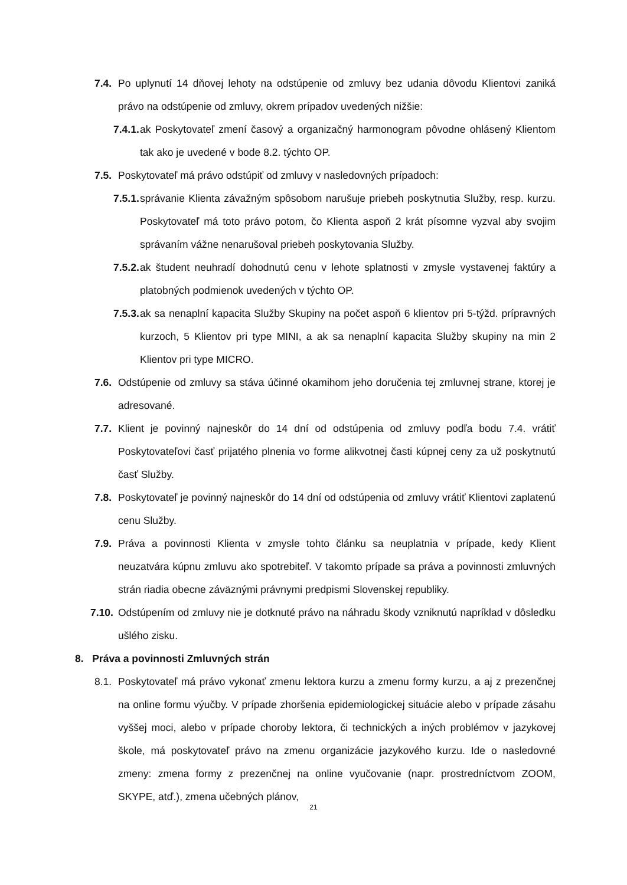7.4. Po uplynutí 14 dňovej lehoty na odstúpenie od zmluvy bez udania dôvodu Klientovi zaniká právo na odstúpenie od zmluvy, okrem prípadov uvedených nižšie:
7.4.1. ak Poskytovateľ zmení časový a organizačný harmonogram pôvodne ohlásený Klientom tak ako je uvedené v bode 8.2. týchto OP.
7.5. Poskytovateľ má právo odstúpiť od zmluvy v nasledovných prípadoch:
7.5.1. správanie Klienta závažným spôsobom narušuje priebeh poskytnutia Služby, resp. kurzu. Poskytovateľ má toto právo potom, čo Klienta aspoň 2 krát písomne vyzval aby svojim správaním vážne nenarušoval priebeh poskytovania Služby.
7.5.2. ak študent neuhradí dohodnutú cenu v lehote splatnosti v zmysle vystavenej faktúry a platobných podmienok uvedených v týchto OP.
7.5.3. ak sa nenaplní kapacita Služby Skupiny na počet aspoň 6 klientov pri 5-týžd. prípravných kurzoch, 5 Klientov pri type MINI, a ak sa nenaplní kapacita Služby skupiny na min 2 Klientov pri type MICRO.
7.6. Odstúpenie od zmluvy sa stáva účinné okamihom jeho doručenia tej zmluvnej strane, ktorej je adresované.
7.7. Klient je povinný najneskôr do 14 dní od odstúpenia od zmluvy podľa bodu 7.4. vrátiť Poskytovateľovi časť prijatého plnenia vo forme alikvotnej časti kúpnej ceny za už poskytnutú časť Služby.
7.8. Poskytovateľ je povinný najneskôr do 14 dní od odstúpenia od zmluvy vrátiť Klientovi zaplatenú cenu Služby.
7.9. Práva a povinnosti Klienta v zmysle tohto článku sa neuplatnia v prípade, kedy Klient neuzatvára kúpnu zmluvu ako spotrebiteľ. V takomto prípade sa práva a povinnosti zmluvných strán riadia obecne záväznými právnymi predpismi Slovenskej republiky.
7.10. Odstúpením od zmluvy nie je dotknuté právo na náhradu škody vzniknutú napríklad v dôsledku ušlého zisku.
8. Práva a povinnosti Zmluvných strán
8.1. Poskytovateľ má právo vykonať zmenu lektora kurzu a zmenu formy kurzu, a aj z prezenčnej na online formu výučby. V prípade zhoršenia epidemiologickej situácie alebo v prípade zásahu vyššej moci, alebo v prípade choroby lektora, či technických a iných problémov v jazykovej škole, má poskytovateľ právo na zmenu organizácie jazykového kurzu. Ide o nasledovné zmeny: zmena formy z prezenčnej na online vyučovanie (napr. prostredníctvom ZOOM, SKYPE, atď.), zmena učebných plánov,
21